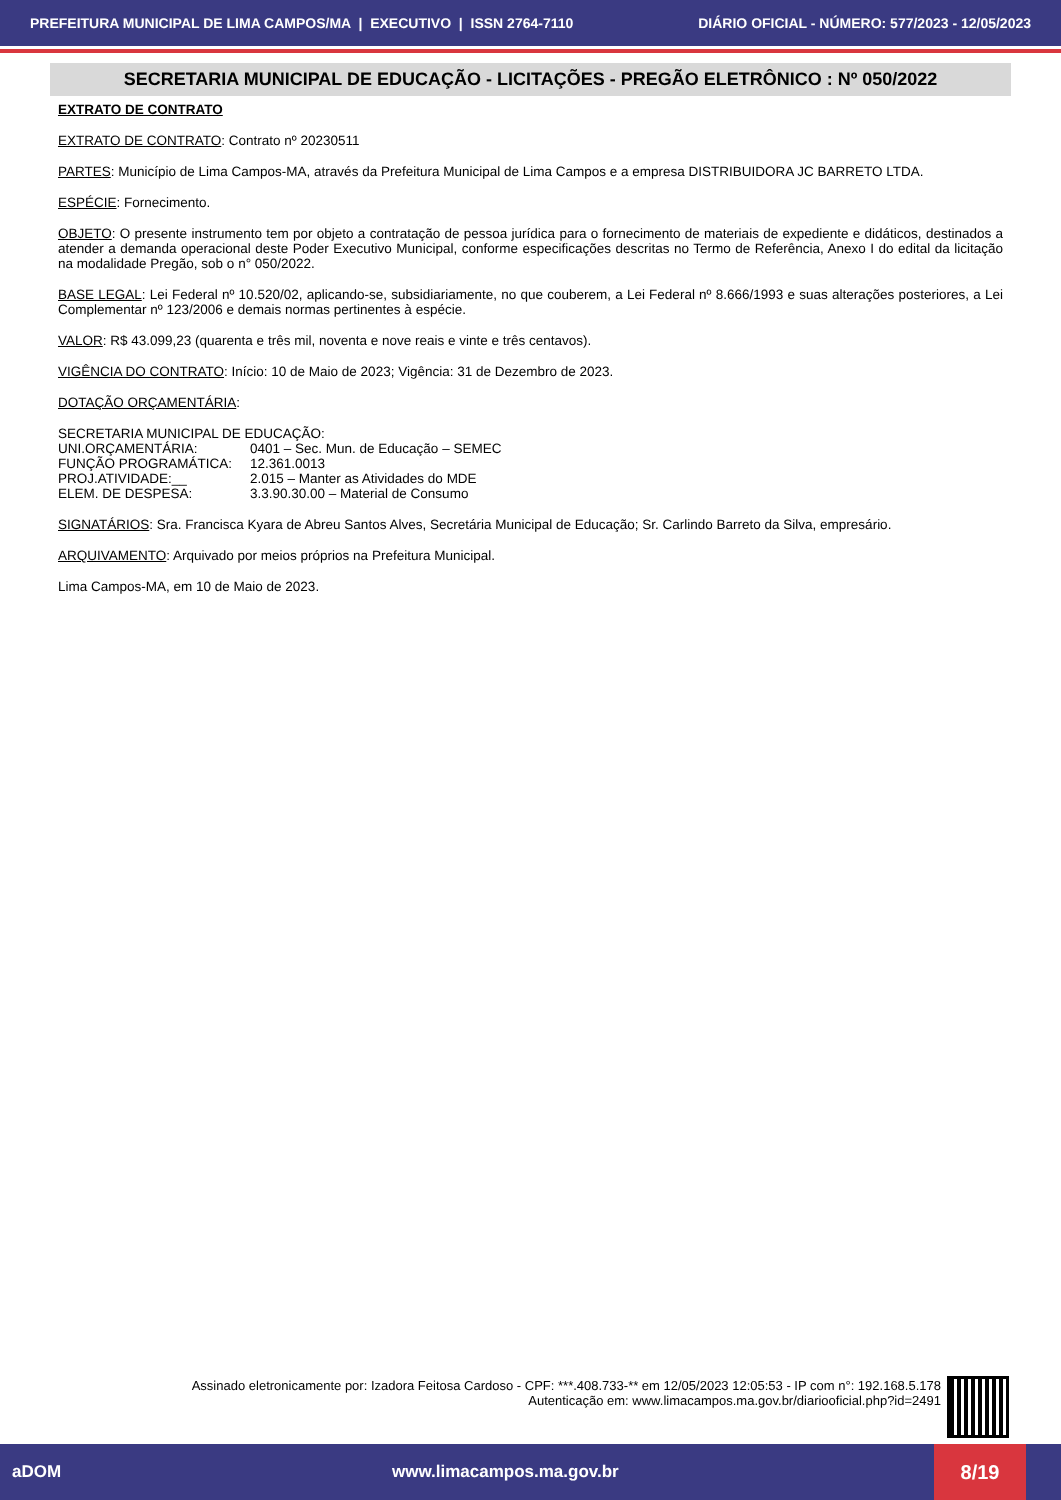PREFEITURA MUNICIPAL DE LIMA CAMPOS/MA | EXECUTIVO | ISSN 2764-7110 DIÁRIO OFICIAL - NÚMERO: 577/2023 - 12/05/2023
SECRETARIA MUNICIPAL DE EDUCAÇÃO - LICITAÇÕES - PREGÃO ELETRÔNICO : Nº 050/2022
EXTRATO DE CONTRATO
EXTRATO DE CONTRATO: Contrato nº 20230511
PARTES: Município de Lima Campos-MA, através da Prefeitura Municipal de Lima Campos e a empresa DISTRIBUIDORA JC BARRETO LTDA.
ESPÉCIE: Fornecimento.
OBJETO: O presente instrumento tem por objeto a contratação de pessoa jurídica para o fornecimento de materiais de expediente e didáticos, destinados a atender a demanda operacional deste Poder Executivo Municipal, conforme especificações descritas no Termo de Referência, Anexo I do edital da licitação na modalidade Pregão, sob o n° 050/2022.
BASE LEGAL: Lei Federal nº 10.520/02, aplicando-se, subsidiariamente, no que couberem, a Lei Federal nº 8.666/1993 e suas alterações posteriores, a Lei Complementar nº 123/2006 e demais normas pertinentes à espécie.
VALOR: R$ 43.099,23 (quarenta e três mil, noventa e nove reais e vinte e três centavos).
VIGÊNCIA DO CONTRATO: Início: 10 de Maio de 2023; Vigência: 31 de Dezembro de 2023.
DOTAÇÃO ORÇAMENTÁRIA:
SECRETARIA MUNICIPAL DE EDUCAÇÃO:
| UNI.ORÇAMENTÁRIA: | 0401 – Sec. Mun. de Educação – SEMEC |
| FUNÇÃO PROGRAMÁTICA: | 12.361.0013 |
| PROJ.ATIVIDADE:__ | 2.015 – Manter as Atividades do MDE |
| ELEM. DE DESPESA: | 3.3.90.30.00 – Material de Consumo |
SIGNATÁRIOS: Sra. Francisca Kyara de Abreu Santos Alves, Secretária Municipal de Educação; Sr. Carlindo Barreto da Silva, empresário.
ARQUIVAMENTO: Arquivado por meios próprios na Prefeitura Municipal.
Lima Campos-MA, em 10 de Maio de 2023.
Assinado eletronicamente por: Izadora Feitosa Cardoso - CPF: ***.408.733-** em 12/05/2023 12:05:53 - IP com n°: 192.168.5.178
Autenticação em: www.limacampos.ma.gov.br/diariooficial.php?id=2491
aDOM www.limacampos.ma.gov.br 8/19